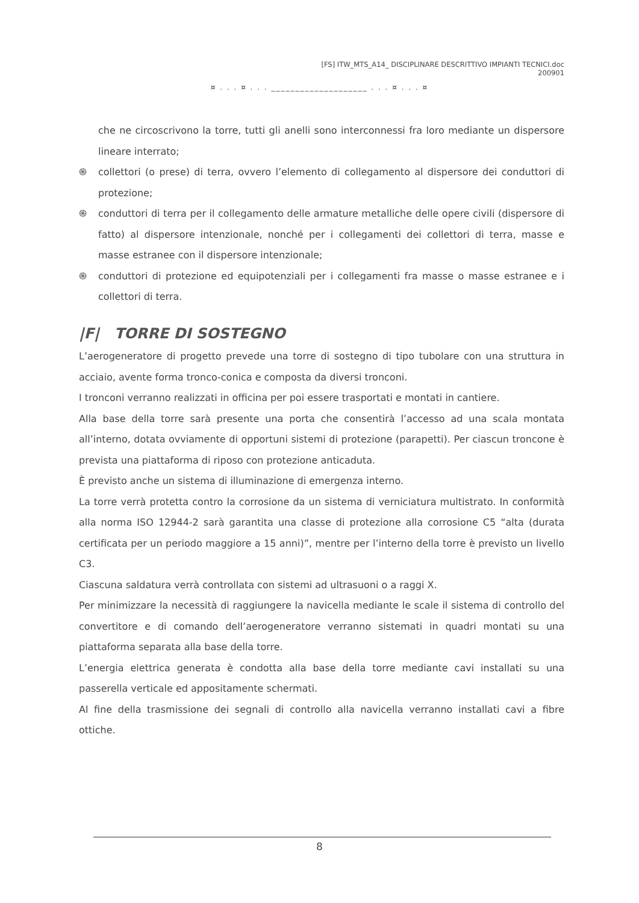[FS] ITW_MTS_A14_ DISCIPLINARE DESCRITTIVO IMPIANTI TECNICI.doc
200901
¤ . . . ¤ . . . ____________________ . . . ¤ . . . ¤
che ne circoscrivono la torre, tutti gli anelli sono interconnessi fra loro mediante un dispersore lineare interrato;
֍ collettori (o prese) di terra, ovvero l’elemento di collegamento al dispersore dei conduttori di protezione;
֍ conduttori di terra per il collegamento delle armature metalliche delle opere civili (dispersore di fatto) al dispersore intenzionale, nonché per i collegamenti dei collettori di terra, masse e masse estranee con il dispersore intenzionale;
֍ conduttori di protezione ed equipotenziali per i collegamenti fra masse o masse estranee e i collettori di terra.
|F| TORRE DI SOSTEGNO
L’aerogeneratore di progetto prevede una torre di sostegno di tipo tubolare con una struttura in acciaio, avente forma tronco-conica e composta da diversi tronconi.
I tronconi verranno realizzati in officina per poi essere trasportati e montati in cantiere.
Alla base della torre sarà presente una porta che consentirà l’accesso ad una scala montata all’interno, dotata ovviamente di opportuni sistemi di protezione (parapetti). Per ciascun troncone è prevista una piattaforma di riposo con protezione anticaduta.
È previsto anche un sistema di illuminazione di emergenza interno.
La torre verrà protetta contro la corrosione da un sistema di verniciatura multistrato. In conformità alla norma ISO 12944-2 sarà garantita una classe di protezione alla corrosione C5 “alta (durata certificata per un periodo maggiore a 15 anni)”, mentre per l’interno della torre è previsto un livello C3.
Ciascuna saldatura verrà controllata con sistemi ad ultrasuoni o a raggi X.
Per minimizzare la necessità di raggiungere la navicella mediante le scale il sistema di controllo del convertitore e di comando dell’aerogeneratore verranno sistemati in quadri montati su una piattaforma separata alla base della torre.
L’energia elettrica generata è condotta alla base della torre mediante cavi installati su una passerella verticale ed appositamente schermati.
Al fine della trasmissione dei segnali di controllo alla navicella verranno installati cavi a fibre ottiche.
8